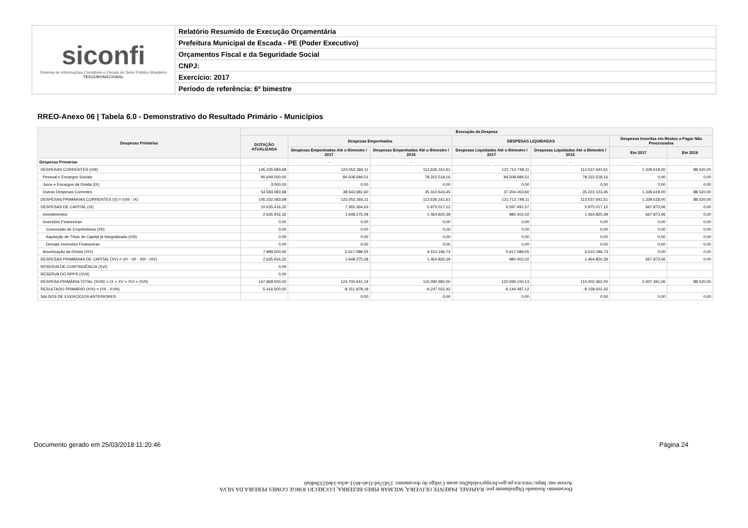siconfi
Sistema de Informações Contábeis e Fiscais do Setor Público Brasileiro
TESOURONACIONAL
Relatório Resumido de Execução Orçamentária
Prefeitura Municipal de Escada - PE (Poder Executivo)
Orçamentos Fiscal e da Seguridade Social
CNPJ:
Exercício: 2017
Período de referência: 6º bimestre
RREO-Anexo 06 | Tabela 6.0 - Demonstrativo do Resultado Primário - Municípios
| Despesas Primárias | Execução da Despesa | | | | | | |
| --- | --- | --- | --- | --- | --- | --- | --- |
| | DOTAÇÃO ATUALIZADA | Despesas Empenhadas | | DESPESAS LIQUIDADAS | | Despesas Inscritas em Restos a Pagar Não Processados | |
| | | Despesas Empenhadas Até o Bimestre / 2017 | Despesas Empenhadas Até o Bimestre / 2016 | Despesas Liquidadas Até o Bimestre / 2017 | Despesas Liquidadas Até o Bimestre / 2016 | Em 2017 | Em 2016 |
| Despesas Primárias | - | - | - | - | - | - | - |
| DESPESAS CORRENTES (VIII) | 145.235.583,68 | 123.052.366,11 | 113.626.161,61 | 121.712.748,11 | 113.537.641,61 | 1.339.618,00 | 88.520,00 |
| Pessoal e Encargos Sociais | 90.649.500,00 | 84.508.684,51 | 78.315.518,16 | 84.508.684,51 | 78.315.518,16 | 0,00 | 0,00 |
| Juros e Encargos da Dívida (IX) | 3.000,00 | 0,00 | 0,00 | 0,00 | 0,00 | 0,00 | 0,00 |
| Outras Despesas Correntes | 54.583.083,68 | 38.543.681,60 | 35.310.643,45 | 37.204.063,60 | 35.222.123,45 | 1.339.618,00 | 88.520,00 |
| DESPESAS PRIMÁRIAS CORRENTES (X) = (VIII - IX) | 145.232.583,68 | 123.052.366,11 | 113.626.161,61 | 121.712.748,11 | 113.537.641,61 | 1.339.618,00 | 88.520,00 |
| DESPESAS DE CAPITAL (XI) | 10.635.416,32 | 7.265.364,63 | 5.975.017,12 | 6.597.491,57 | 5.975.017,12 | 667.873,06 | 0,00 |
| Investimentos | 2.635.916,32 | 1.648.275,08 | 1.464.820,39 | 980.402,02 | 1.464.820,39 | 667.873,06 | 0,00 |
| Inversões Financeiras | 0,00 | 0,00 | 0,00 | 0,00 | 0,00 | 0,00 | 0,00 |
| Concessão de Empréstimos (XII) | 0,00 | 0,00 | 0,00 | 0,00 | 0,00 | 0,00 | 0,00 |
| Aquisição de Título de Capital já Integralizado (XIII) | 0,00 | 0,00 | 0,00 | 0,00 | 0,00 | 0,00 | 0,00 |
| Demais Inversões Financeiras | 0,00 | 0,00 | 0,00 | 0,00 | 0,00 | 0,00 | 0,00 |
| Amortização da Dívida (XIV) | 7.999.500,00 | 5.617.089,55 | 4.510.196,73 | 5.617.089,55 | 4.510.196,73 | 0,00 | 0,00 |
| DESPESAS PRIMÁRIAS DE CAPITAL (XV) = (XI - XII - XIII - XIV) | 2.635.916,32 | 1.648.275,08 | 1.464.820,39 | 980.402,02 | 1.464.820,39 | 667.873,06 | 0,00 |
| RESERVA DE CONTINGÊNCIA (XVI) | 0,00 | | | | | | |
| RESERVA DO RPPS (XVII) | 0,00 | | | | | | |
| DESPESA PRIMÁRIA TOTAL (XVIII) = (X + XV + XVI + XVII) | 147.868.500,00 | 124.700.641,19 | 115.090.982,00 | 122.693.150,13 | 115.002.462,00 | 2.007.491,06 | 88.520,00 |
| RESULTADO PRIMÁRIO (XIX) = (VII - XVIII) | 5.416.500,00 | -8.151.978,18 | -9.247.022,42 | -6.144.487,12 | -9.158.502,42 | | |
| SALDOS DE EXERCÍCIOS ANTERIORES | | 0,00 | 0,00 | 0,00 | 0,00 | 0,00 | 0,00 |
Documento Assinado Digitalmente por: RAPHAEL PARENTE OLIVEIRA, WILMAR PIRES BEZERRA, LUCRECIO JORGE GOMES PEREIRA DA SILVA
Acesse em: https://etce.tce.pe.gov.br/epp/validaDoc.seam Código do documento: 15457ed-f1a6-4651-acba-1de0233bd0a6
Documento gerado em 25/03/2018 11:20:46
Página 24